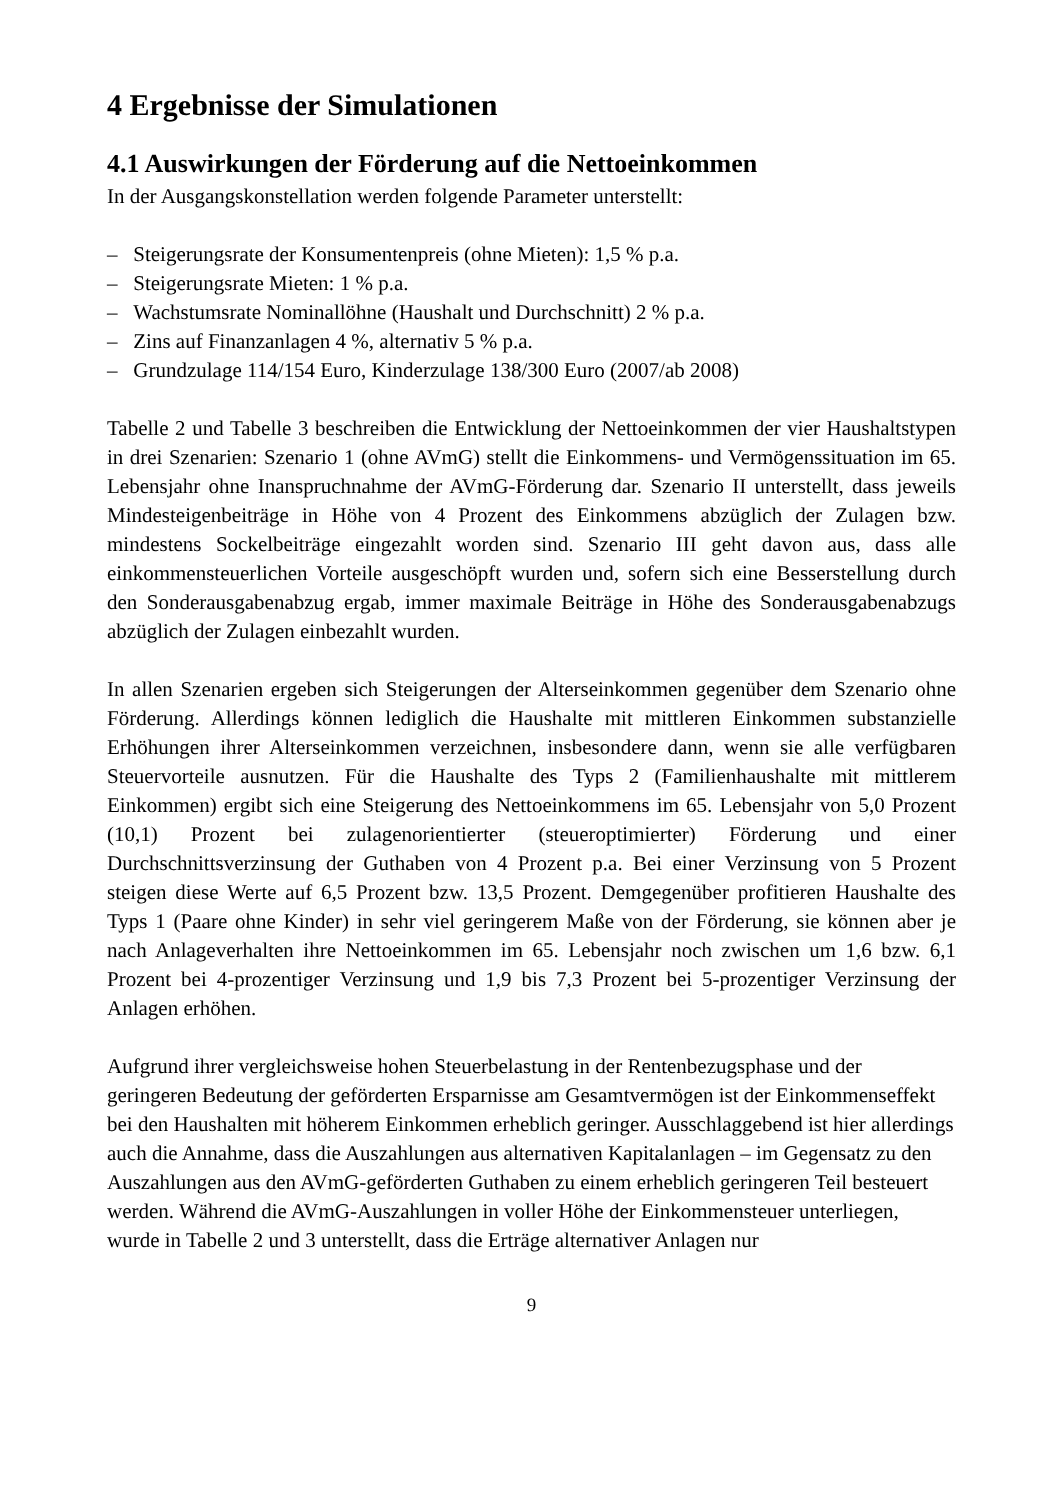4 Ergebnisse der Simulationen
4.1 Auswirkungen der Förderung auf die Nettoeinkommen
In der Ausgangskonstellation werden folgende Parameter unterstellt:
– Steigerungsrate der Konsumentenpreis (ohne Mieten): 1,5 % p.a.
– Steigerungsrate Mieten: 1 % p.a.
– Wachstumsrate Nominallöhne (Haushalt und Durchschnitt) 2 % p.a.
– Zins auf Finanzanlagen 4 %, alternativ 5 % p.a.
– Grundzulage 114/154 Euro, Kinderzulage 138/300 Euro (2007/ab 2008)
Tabelle 2 und Tabelle 3 beschreiben die Entwicklung der Nettoeinkommen der vier Haushaltstypen in drei Szenarien: Szenario 1 (ohne AVmG) stellt die Einkommens- und Vermögenssituation im 65. Lebensjahr ohne Inanspruchnahme der AVmG-Förderung dar. Szenario II unterstellt, dass jeweils Mindesteigenbeiträge in Höhe von 4 Prozent des Einkommens abzüglich der Zulagen bzw. mindestens Sockelbeiträge eingezahlt worden sind. Szenario III geht davon aus, dass alle einkommensteuerlichen Vorteile ausgeschöpft wurden und, sofern sich eine Besserstellung durch den Sonderausgabenabzug ergab, immer maximale Beiträge in Höhe des Sonderausgabenabzugs abzüglich der Zulagen einbezahlt wurden.
In allen Szenarien ergeben sich Steigerungen der Alterseinkommen gegenüber dem Szenario ohne Förderung. Allerdings können lediglich die Haushalte mit mittleren Einkommen substanzielle Erhöhungen ihrer Alterseinkommen verzeichnen, insbesondere dann, wenn sie alle verfügbaren Steuervorteile ausnutzen. Für die Haushalte des Typs 2 (Familienhaushalte mit mittlerem Einkommen) ergibt sich eine Steigerung des Nettoeinkommens im 65. Lebensjahr von 5,0 Prozent (10,1) Prozent bei zulagenorientierter (steueroptimierter) Förderung und einer Durchschnittsverzinsung der Guthaben von 4 Prozent p.a. Bei einer Verzinsung von 5 Prozent steigen diese Werte auf 6,5 Prozent bzw. 13,5 Prozent. Demgegenüber profitieren Haushalte des Typs 1 (Paare ohne Kinder) in sehr viel geringerem Maße von der Förderung, sie können aber je nach Anlageverhalten ihre Nettoeinkommen im 65. Lebensjahr noch zwischen um 1,6 bzw. 6,1 Prozent bei 4-prozentiger Verzinsung und 1,9 bis 7,3 Prozent bei 5-prozentiger Verzinsung der Anlagen erhöhen.
Aufgrund ihrer vergleichsweise hohen Steuerbelastung in der Rentenbezugsphase und der geringeren Bedeutung der geförderten Ersparnisse am Gesamtvermögen ist der Einkommenseffekt bei den Haushalten mit höherem Einkommen erheblich geringer. Ausschlaggebend ist hier allerdings auch die Annahme, dass die Auszahlungen aus alternativen Kapitalanlagen – im Gegensatz zu den Auszahlungen aus den AVmG-geförderten Guthaben zu einem erheblich geringeren Teil besteuert werden. Während die AVmG-Auszahlungen in voller Höhe der Einkommensteuer unterliegen, wurde in Tabelle 2 und 3 unterstellt, dass die Erträge alternativer Anlagen nur
9